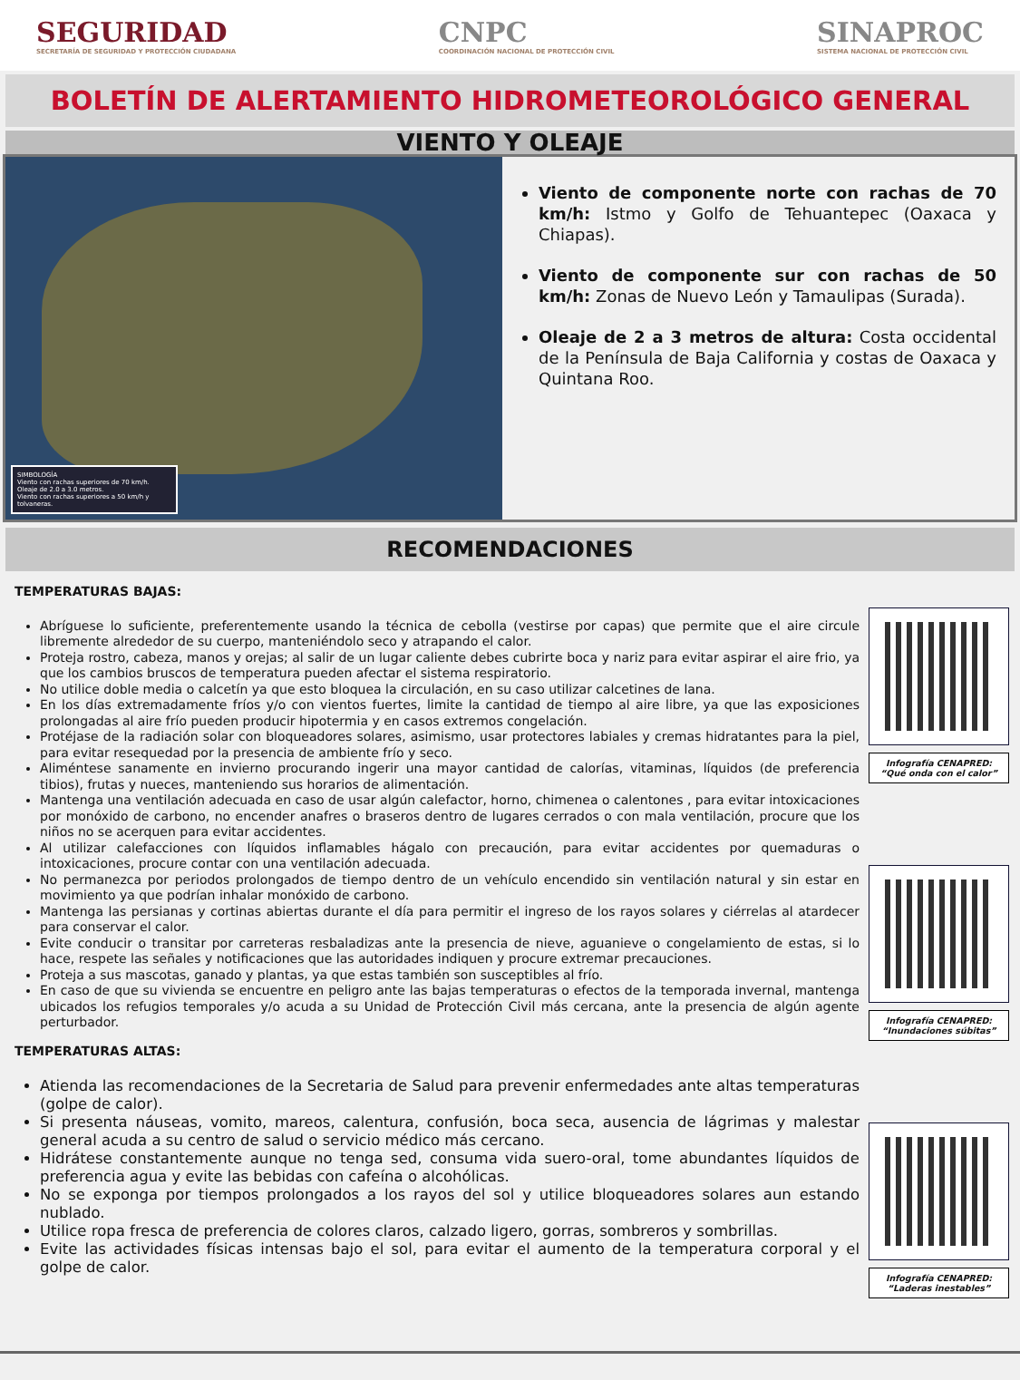SEGURIDAD
SECRETARÍA DE SEGURIDAD Y PROTECCIÓN CIUDADANA
CNPC
COORDINACIÓN NACIONAL DE PROTECCIÓN CIVIL
SINAPROC
SISTEMA NACIONAL DE PROTECCIÓN CIVIL
BOLETÍN DE ALERTAMIENTO HIDROMETEOROLÓGICO GENERAL
VIENTO Y OLEAJE
SIMBOLOGÍA
Viento con rachas superiores de 70 km/h.
Oleaje de 2.0 a 3.0 metros.
Viento con rachas superiores a 50 km/h y tolvaneras.
Viento de componente norte con rachas de 70 km/h: Istmo y Golfo de Tehuantepec (Oaxaca y Chiapas).
Viento de componente sur con rachas de 50 km/h: Zonas de Nuevo León y Tamaulipas (Surada).
Oleaje de 2 a 3 metros de altura: Costa occidental de la Península de Baja California y costas de Oaxaca y Quintana Roo.
RECOMENDACIONES
TEMPERATURAS BAJAS:
Abríguese lo suficiente, preferentemente usando la técnica de cebolla (vestirse por capas) que permite que el aire circule libremente alrededor de su cuerpo, manteniéndolo seco y atrapando el calor.
Proteja rostro, cabeza, manos y orejas; al salir de un lugar caliente debes cubrirte boca y nariz para evitar aspirar el aire frio, ya que los cambios bruscos de temperatura pueden afectar el sistema respiratorio.
No utilice doble media o calcetín ya que esto bloquea la circulación, en su caso utilizar calcetines de lana.
En los días extremadamente fríos y/o con vientos fuertes, limite la cantidad de tiempo al aire libre, ya que las exposiciones prolongadas al aire frío pueden producir hipotermia y en casos extremos congelación.
Protéjase de la radiación solar con bloqueadores solares, asimismo, usar protectores labiales y cremas hidratantes para la piel, para evitar resequedad por la presencia de ambiente frío y seco.
Aliméntese sanamente en invierno procurando ingerir una mayor cantidad de calorías, vitaminas, líquidos (de preferencia tibios), frutas y nueces, manteniendo sus horarios de alimentación.
Mantenga una ventilación adecuada en caso de usar algún calefactor, horno, chimenea o calentones , para evitar intoxicaciones por monóxido de carbono, no encender anafres o braseros dentro de lugares cerrados o con mala ventilación, procure que los niños no se acerquen para evitar accidentes.
Al utilizar calefacciones con líquidos inflamables hágalo con precaución, para evitar accidentes por quemaduras o intoxicaciones, procure contar con una ventilación adecuada.
No permanezca por periodos prolongados de tiempo dentro de un vehículo encendido sin ventilación natural y sin estar en movimiento ya que podrían inhalar monóxido de carbono.
Mantenga las persianas y cortinas abiertas durante el día para permitir el ingreso de los rayos solares y ciérrelas al atardecer para conservar el calor.
Evite conducir o transitar por carreteras resbaladizas ante la presencia de nieve, aguanieve o congelamiento de estas, si lo hace, respete las señales y notificaciones que las autoridades indiquen y procure extremar precauciones.
Proteja a sus mascotas, ganado y plantas, ya que estas también son susceptibles al frío.
En caso de que su vivienda se encuentre en peligro ante las bajas temperaturas o efectos de la temporada invernal, mantenga ubicados los refugios temporales y/o acuda a su Unidad de Protección Civil más cercana, ante la presencia de algún agente perturbador.
TEMPERATURAS ALTAS:
Atienda las recomendaciones de la Secretaria de Salud para prevenir enfermedades ante altas temperaturas (golpe de calor).
Si presenta náuseas, vomito, mareos, calentura, confusión, boca seca, ausencia de lágrimas y malestar general acuda a su centro de salud o servicio médico más cercano.
Hidrátese constantemente aunque no tenga sed, consuma vida suero-oral, tome abundantes líquidos de preferencia agua y evite las bebidas con cafeína o alcohólicas.
No se exponga por tiempos prolongados a los rayos del sol y utilice bloqueadores solares aun estando nublado.
Utilice ropa fresca de preferencia de colores claros, calzado ligero, gorras, sombreros y sombrillas.
Evite las actividades físicas intensas bajo el sol, para evitar el aumento de la temperatura corporal y el golpe de calor.
Infografía CENAPRED:
“Qué onda con el calor”
Infografía CENAPRED:
“Inundaciones súbitas”
Infografía CENAPRED:
“Laderas inestables”